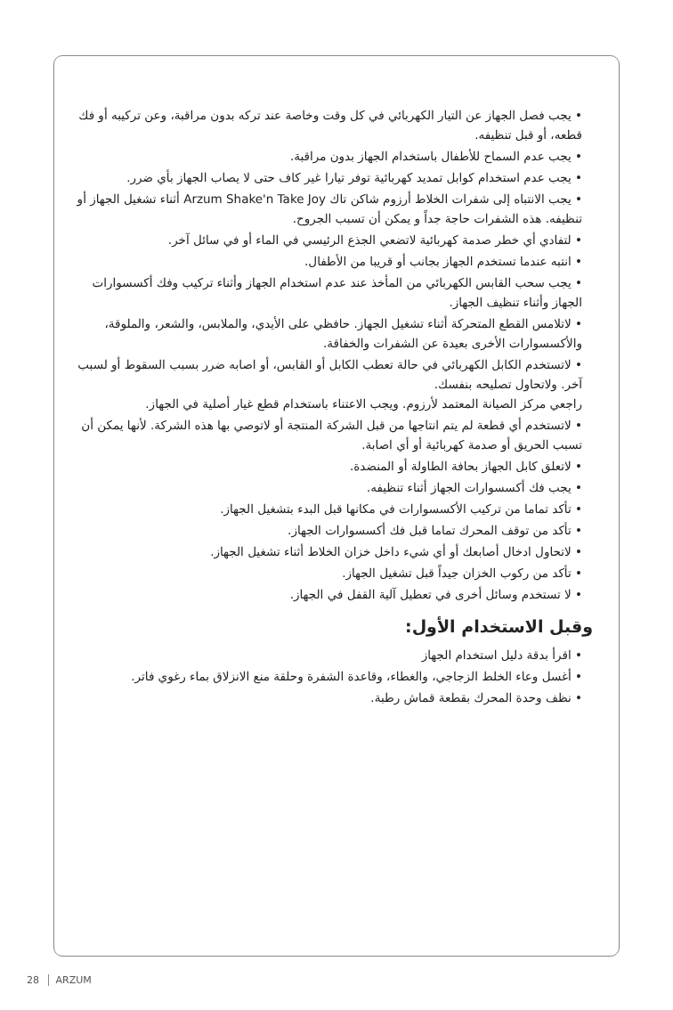• يجب فصل الجهاز عن التيار الكهربائي في كل وقت وخاصة عند تركه بدون مراقبة، وعن تركيبه أو فك قطعه، أو قبل تنظيفه.
• يجب عدم السماح للأطفال باستخدام الجهاز بدون مراقبة.
• يجب عدم استخدام كوابل تمديد كهربائية توفر تيارا غير كاف حتى لا يصاب الجهاز بأي ضرر.
• يجب الانتباه إلى شفرات الخلاط أرزوم شاكن تاك Arzum Shake'n Take Joy أثناء تشغيل الجهاز أو تنظيفه. هذه الشفرات حاجة جداً و يمكن أن تسبب الجروح.
• لتفادي أي خطر صدمة كهربائية لاتضعي الجذع الرئيسي في الماء أو في سائل آخر.
• انتبه عندما تستخدم الجهاز بجانب أو قريبا من الأطفال.
• يجب سحب القابس الكهربائي من المأخذ عند عدم استخدام الجهاز وأثناء تركيب وفك أكسسوارات الجهاز وأثناء تنظيف الجهاز.
• لاتلامس القطع المتحركة أثناء تشغيل الجهاز. حافظي على الأيدي، والملابس، والشعر، والملوقة، والأكسسوارات الأخرى بعيدة عن الشفرات والخفاقة.
• لاتستخدم الكابل الكهربائي في حالة تعطب الكابل أو القابس، أو اصابه ضرر بسبب السقوط أو لسبب آخر. ولاتحاول تصليحه بنفسك.
راجعي مركز الصيانة المعتمد لأرزوم. ويجب الاعتناء باستخدام قطع غيار أصلية في الجهاز.
• لاتستخدم أي قطعة لم يتم انتاجها من قبل الشركة المنتجة أو لاتوصي بها هذه الشركة. لأنها يمكن أن تسبب الحريق أو صدمة كهربائية أو أي اصابة.
• لاتعلق كابل الجهاز بحافة الطاولة أو المنضدة.
• يجب فك أكسسوارات الجهاز أثناء تنظيفه.
• تأكد تماما من تركيب الأكسسوارات في مكانها قبل البدء بتشغيل الجهاز.
• تأكد من توقف المحرك تماما قبل فك أكسسوارات الجهاز.
• لاتحاول ادخال أصابعك أو أي شيء داخل خزان الخلاط أثناء تشغيل الجهاز.
• تأكد من ركوب الخزان جيداً قبل تشغيل الجهاز.
• لا تستخدم وسائل أخرى في تعطيل آلية القفل في الجهاز.
وقبل الاستخدام الأول:
• اقرأ بدقة دليل استخدام الجهاز
• أغسل وعاء الخلط الزجاجي، والغطاء، وقاعدة الشفرة وحلقة منع الانزلاق بماء رغوي فاتر.
• نظف وحدة المحرك بقطعة قماش رطبة.
28 ARZUM